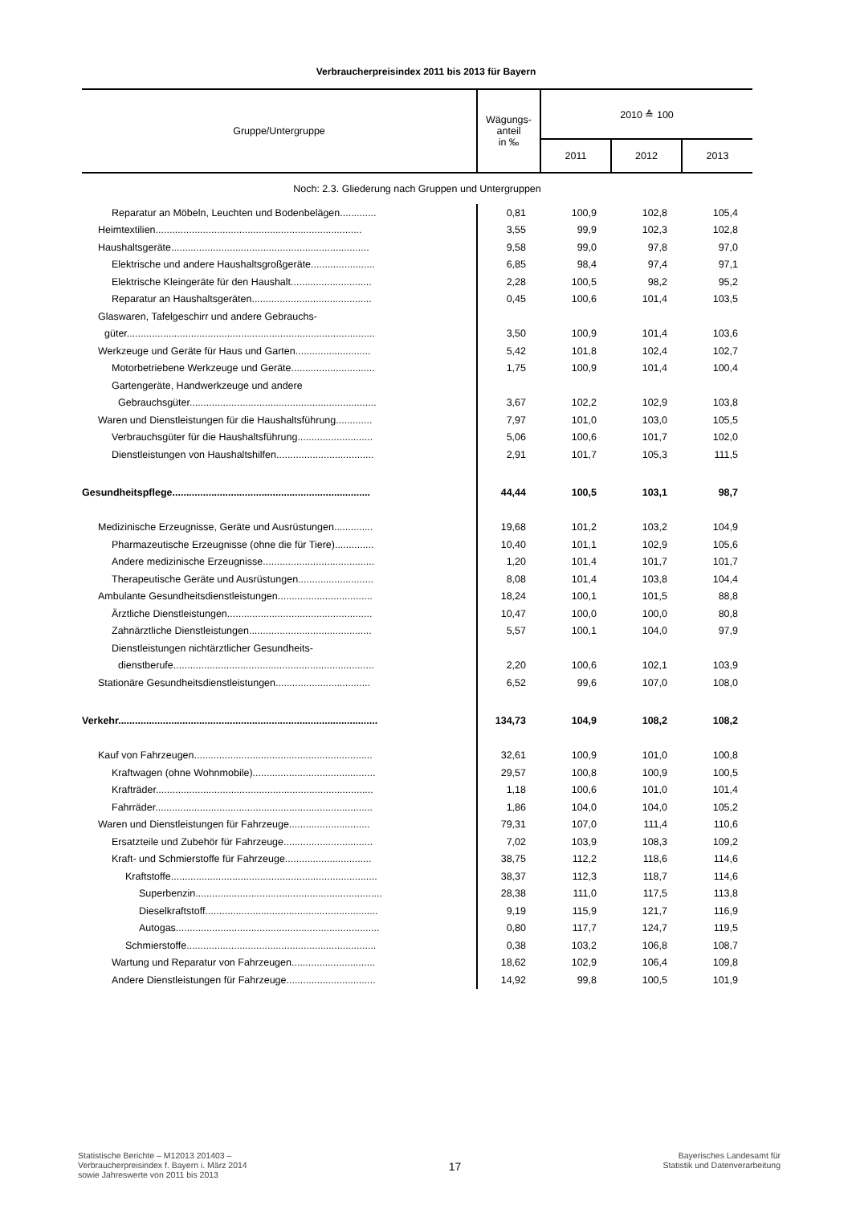Verbraucherpreisindex 2011 bis 2013 für Bayern
| Gruppe/Untergruppe | Wägungs- anteil in ‰ | 2010 ≙ 100 | | |
| --- | --- | --- | --- | --- |
| | | 2011 | 2012 | 2013 |
| Noch: 2.3. Gliederung nach Gruppen und Untergruppen | | | | |
| Reparatur an Möbeln, Leuchten und Bodenbelägen............. | 0,81 | 100,9 | 102,8 | 105,4 |
| Heimtextilien.......................................................................... | 3,55 | 99,9 | 102,3 | 102,8 |
| Haushaltsgeräte....................................................................... | 9,58 | 99,0 | 97,8 | 97,0 |
| Elektrische und andere Haushaltsgroßgeräte....................... | 6,85 | 98,4 | 97,4 | 97,1 |
| Elektrische Kleingeräte für den Haushalt............................. | 2,28 | 100,5 | 98,2 | 95,2 |
| Reparatur an Haushaltsgeräten........................................... | 0,45 | 100,6 | 101,4 | 103,5 |
| Glaswaren, Tafelgeschirr und andere Gebrauchs- | | | | |
| güter......................................................................................... | 3,50 | 100,9 | 101,4 | 103,6 |
| Werkzeuge und Geräte für Haus und Garten........................... | 5,42 | 101,8 | 102,4 | 102,7 |
| Motorbetriebene Werkzeuge und Geräte.............................. | 1,75 | 100,9 | 101,4 | 100,4 |
| Gartengeräte, Handwerkzeuge und andere | | | | |
| Gebrauchsgüter................................................................... | 3,67 | 102,2 | 102,9 | 103,8 |
| Waren und Dienstleistungen für die Haushaltsführung............. | 7,97 | 101,0 | 103,0 | 105,5 |
| Verbrauchsgüter für die Haushaltsführung........................... | 5,06 | 100,6 | 101,7 | 102,0 |
| Dienstleistungen von Haushaltshilfen................................... | 2,91 | 101,7 | 105,3 | 111,5 |
| Gesundheitspflege....................................................................... | 44,44 | 100,5 | 103,1 | 98,7 |
| Medizinische Erzeugnisse, Geräte und Ausrüstungen.............. | 19,68 | 101,2 | 103,2 | 104,9 |
| Pharmazeutische Erzeugnisse (ohne die für Tiere).............. | 10,40 | 101,1 | 102,9 | 105,6 |
| Andere medizinische Erzeugnisse........................................ | 1,20 | 101,4 | 101,7 | 101,7 |
| Therapeutische Geräte und Ausrüstungen........................... | 8,08 | 101,4 | 103,8 | 104,4 |
| Ambulante Gesundheitsdienstleistungen.................................. | 18,24 | 100,1 | 101,5 | 88,8 |
| Ärztliche Dienstleistungen.................................................... | 10,47 | 100,0 | 100,0 | 80,8 |
| Zahnärztliche Dienstleistungen............................................ | 5,57 | 100,1 | 104,0 | 97,9 |
| Dienstleistungen nichtärztlicher Gesundheits- | | | | |
| dienstberufe........................................................................ | 2,20 | 100,6 | 102,1 | 103,9 |
| Stationäre Gesundheitsdienstleistungen.................................. | 6,52 | 99,6 | 107,0 | 108,0 |
| Verkehr............................................................................................. | 134,73 | 104,9 | 108,2 | 108,2 |
| Kauf von Fahrzeugen................................................................ | 32,61 | 100,9 | 101,0 | 100,8 |
| Kraftwagen (ohne Wohnmobile)............................................ | 29,57 | 100,8 | 100,9 | 100,5 |
| Krafträder.............................................................................. | 1,18 | 100,6 | 101,0 | 101,4 |
| Fahrräder.............................................................................. | 1,86 | 104,0 | 104,0 | 105,2 |
| Waren und Dienstleistungen für Fahrzeuge............................. | 79,31 | 107,0 | 111,4 | 110,6 |
| Ersatzteile und Zubehör für Fahrzeuge................................ | 7,02 | 103,9 | 108,3 | 109,2 |
| Kraft- und Schmierstoffe für Fahrzeuge............................... | 38,75 | 112,2 | 118,6 | 114,6 |
| Kraftstoffe.......................................................................... | 38,37 | 112,3 | 118,7 | 114,6 |
| Superbenzin................................................................... | 28,38 | 111,0 | 117,5 | 113,8 |
| Dieselkraftstoff.............................................................. | 9,19 | 115,9 | 121,7 | 116,9 |
| Autogas......................................................................... | 0,80 | 117,7 | 124,7 | 119,5 |
| Schmierstoffe.................................................................... | 0,38 | 103,2 | 106,8 | 108,7 |
| Wartung und Reparatur von Fahrzeugen.............................. | 18,62 | 102,9 | 106,4 | 109,8 |
| Andere Dienstleistungen für Fahrzeuge................................ | 14,92 | 99,8 | 100,5 | 101,9 |
Statistische Berichte – M12013 201403 –
Verbraucherpreisindex f. Bayern i. März 2014
sowie Jahreswerte von 2011 bis 2013
17
Bayerisches Landesamt für
Statistik und Datenverarbeitung